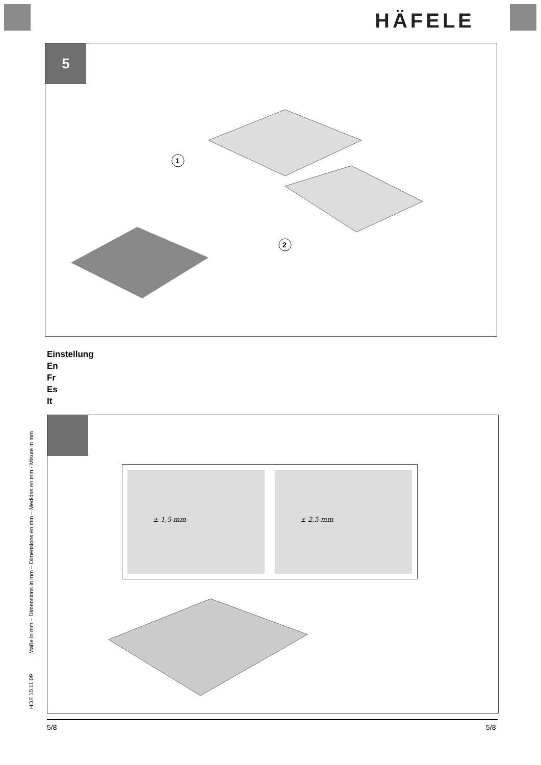HÄFELE
5
1
2
Einstellung
En
Fr
Es
It
± 1,5 mm
± 2,5 mm
HDE 10.11.09 Maße in mm – Dimensions in mm – Dimensions en mm – Medidas en mm - Misure in mm
5/8 5/8